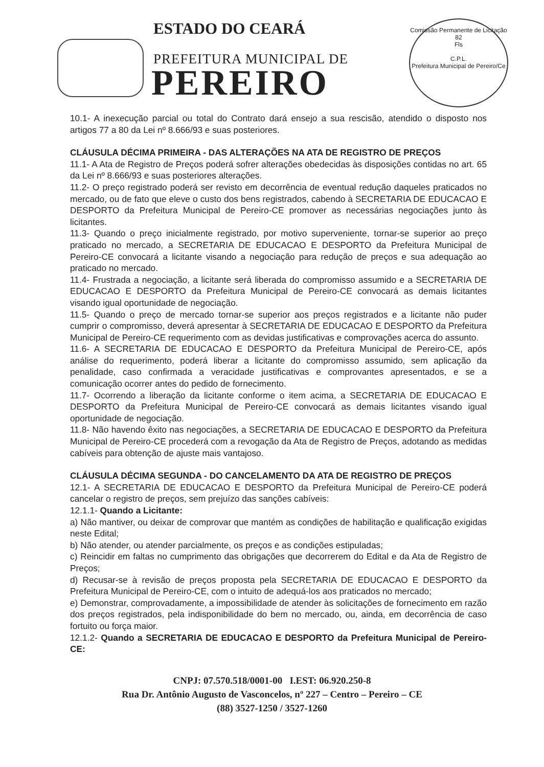ESTADO DO CEARÁ
PREFEITURA MUNICIPAL DE
PEREIRO
Comissão Permanente de Licitação
82
Fls
C.P.L.
Prefeitura Municipal de Pereiro/Ce
10.1- A inexecução parcial ou total do Contrato dará ensejo a sua rescisão, atendido o disposto nos artigos 77 a 80 da Lei nº 8.666/93 e suas posteriores.
CLÁUSULA DÉCIMA PRIMEIRA - DAS ALTERAÇÕES NA ATA DE REGISTRO DE PREÇOS
11.1- A Ata de Registro de Preços poderá sofrer alterações obedecidas às disposições contidas no art. 65 da Lei nº 8.666/93 e suas posteriores alterações.
11.2- O preço registrado poderá ser revisto em decorrência de eventual redução daqueles praticados no mercado, ou de fato que eleve o custo dos bens registrados, cabendo à SECRETARIA DE EDUCACAO E DESPORTO da Prefeitura Municipal de Pereiro-CE promover as necessárias negociações junto às licitantes.
11.3- Quando o preço inicialmente registrado, por motivo superveniente, tornar-se superior ao preço praticado no mercado, a SECRETARIA DE EDUCACAO E DESPORTO da Prefeitura Municipal de Pereiro-CE convocará a licitante visando a negociação para redução de preços e sua adequação ao praticado no mercado.
11.4- Frustrada a negociação, a licitante será liberada do compromisso assumido e a SECRETARIA DE EDUCACAO E DESPORTO da Prefeitura Municipal de Pereiro-CE convocará as demais licitantes visando igual oportunidade de negociação.
11.5- Quando o preço de mercado tornar-se superior aos preços registrados e a licitante não puder cumprir o compromisso, deverá apresentar à SECRETARIA DE EDUCACAO E DESPORTO da Prefeitura Municipal de Pereiro-CE requerimento com as devidas justificativas e comprovações acerca do assunto.
11.6- A SECRETARIA DE EDUCACAO E DESPORTO da Prefeitura Municipal de Pereiro-CE, após análise do requerimento, poderá liberar a licitante do compromisso assumido, sem aplicação da penalidade, caso confirmada a veracidade justificativas e comprovantes apresentados, e se a comunicação ocorrer antes do pedido de fornecimento.
11.7- Ocorrendo a liberação da licitante conforme o item acima, a SECRETARIA DE EDUCACAO E DESPORTO da Prefeitura Municipal de Pereiro-CE convocará as demais licitantes visando igual oportunidade de negociação.
11.8- Não havendo êxito nas negociações, a SECRETARIA DE EDUCACAO E DESPORTO da Prefeitura Municipal de Pereiro-CE procederá com a revogação da Ata de Registro de Preços, adotando as medidas cabíveis para obtenção de ajuste mais vantajoso.
CLÁUSULA DÉCIMA SEGUNDA - DO CANCELAMENTO DA ATA DE REGISTRO DE PREÇOS
12.1- A SECRETARIA DE EDUCACAO E DESPORTO da Prefeitura Municipal de Pereiro-CE poderá cancelar o registro de preços, sem prejuízo das sanções cabíveis:
12.1.1- Quando a Licitante:
a) Não mantiver, ou deixar de comprovar que mantém as condições de habilitação e qualificação exigidas neste Edital;
b) Não atender, ou atender parcialmente, os preços e as condições estipuladas;
c) Reincidir em faltas no cumprimento das obrigações que decorrerem do Edital e da Ata de Registro de Preços;
d) Recusar-se à revisão de preços proposta pela SECRETARIA DE EDUCACAO E DESPORTO da Prefeitura Municipal de Pereiro-CE, com o intuito de adequá-los aos praticados no mercado;
e) Demonstrar, comprovadamente, a impossibilidade de atender às solicitações de fornecimento em razão dos preços registrados, pela indisponibilidade do bem no mercado, ou, ainda, em decorrência de caso fortuito ou força maior.
12.1.2- Quando a SECRETARIA DE EDUCACAO E DESPORTO da Prefeitura Municipal de Pereiro-CE:
CNPJ: 07.570.518/0001-00 I.EST: 06.920.250-8
Rua Dr. Antônio Augusto de Vasconcelos, nº 227 – Centro – Pereiro – CE
(88) 3527-1250 / 3527-1260